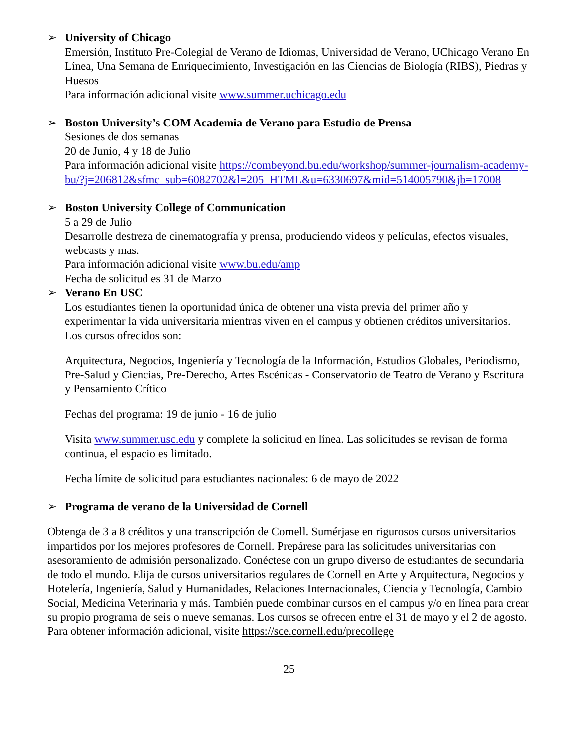➢ University of Chicago
Emersión, Instituto Pre-Colegial de Verano de Idiomas, Universidad de Verano, UChicago Verano En Línea, Una Semana de Enriquecimiento, Investigación en las Ciencias de Biología (RIBS), Piedras y Huesos
Para información adicional visite www.summer.uchicago.edu
➢ Boston University’s COM Academia de Verano para Estudio de Prensa
Sesiones de dos semanas
20 de Junio, 4 y 18 de Julio
Para información adicional visite https://combeyond.bu.edu/workshop/summer-journalism-academy-bu/?j=206812&sfmc_sub=6082702&l=205_HTML&u=6330697&mid=514005790&jb=17008
➢ Boston University College of Communication
5 a 29 de Julio
Desarrolle destreza de cinematografía y prensa, produciendo videos y películas, efectos visuales, webcasts y mas.
Para información adicional visite www.bu.edu/amp
Fecha de solicitud es 31 de Marzo
➢ Verano En USC
Los estudiantes tienen la oportunidad única de obtener una vista previa del primer año y experimentar la vida universitaria mientras viven en el campus y obtienen créditos universitarios. Los cursos ofrecidos son:
Arquitectura, Negocios, Ingeniería y Tecnología de la Información, Estudios Globales, Periodismo, Pre-Salud y Ciencias, Pre-Derecho, Artes Escénicas - Conservatorio de Teatro de Verano y Escritura y Pensamiento Crítico
Fechas del programa: 19 de junio - 16 de julio
Visita www.summer.usc.edu y complete la solicitud en línea. Las solicitudes se revisan de forma continua, el espacio es limitado.
Fecha límite de solicitud para estudiantes nacionales: 6 de mayo de 2022
➢ Programa de verano de la Universidad de Cornell
Obtenga de 3 a 8 créditos y una transcripción de Cornell. Sumérjase en rigurosos cursos universitarios impartidos por los mejores profesores de Cornell. Prepárese para las solicitudes universitarias con asesoramiento de admisión personalizado. Conéctese con un grupo diverso de estudiantes de secundaria de todo el mundo. Elija de cursos universitarios regulares de Cornell en Arte y Arquitectura, Negocios y Hotelería, Ingeniería, Salud y Humanidades, Relaciones Internacionales, Ciencia y Tecnología, Cambio Social, Medicina Veterinaria y más. También puede combinar cursos en el campus y/o en línea para crear su propio programa de seis o nueve semanas. Los cursos se ofrecen entre el 31 de mayo y el 2 de agosto. Para obtener información adicional, visite https://sce.cornell.edu/precollege
25